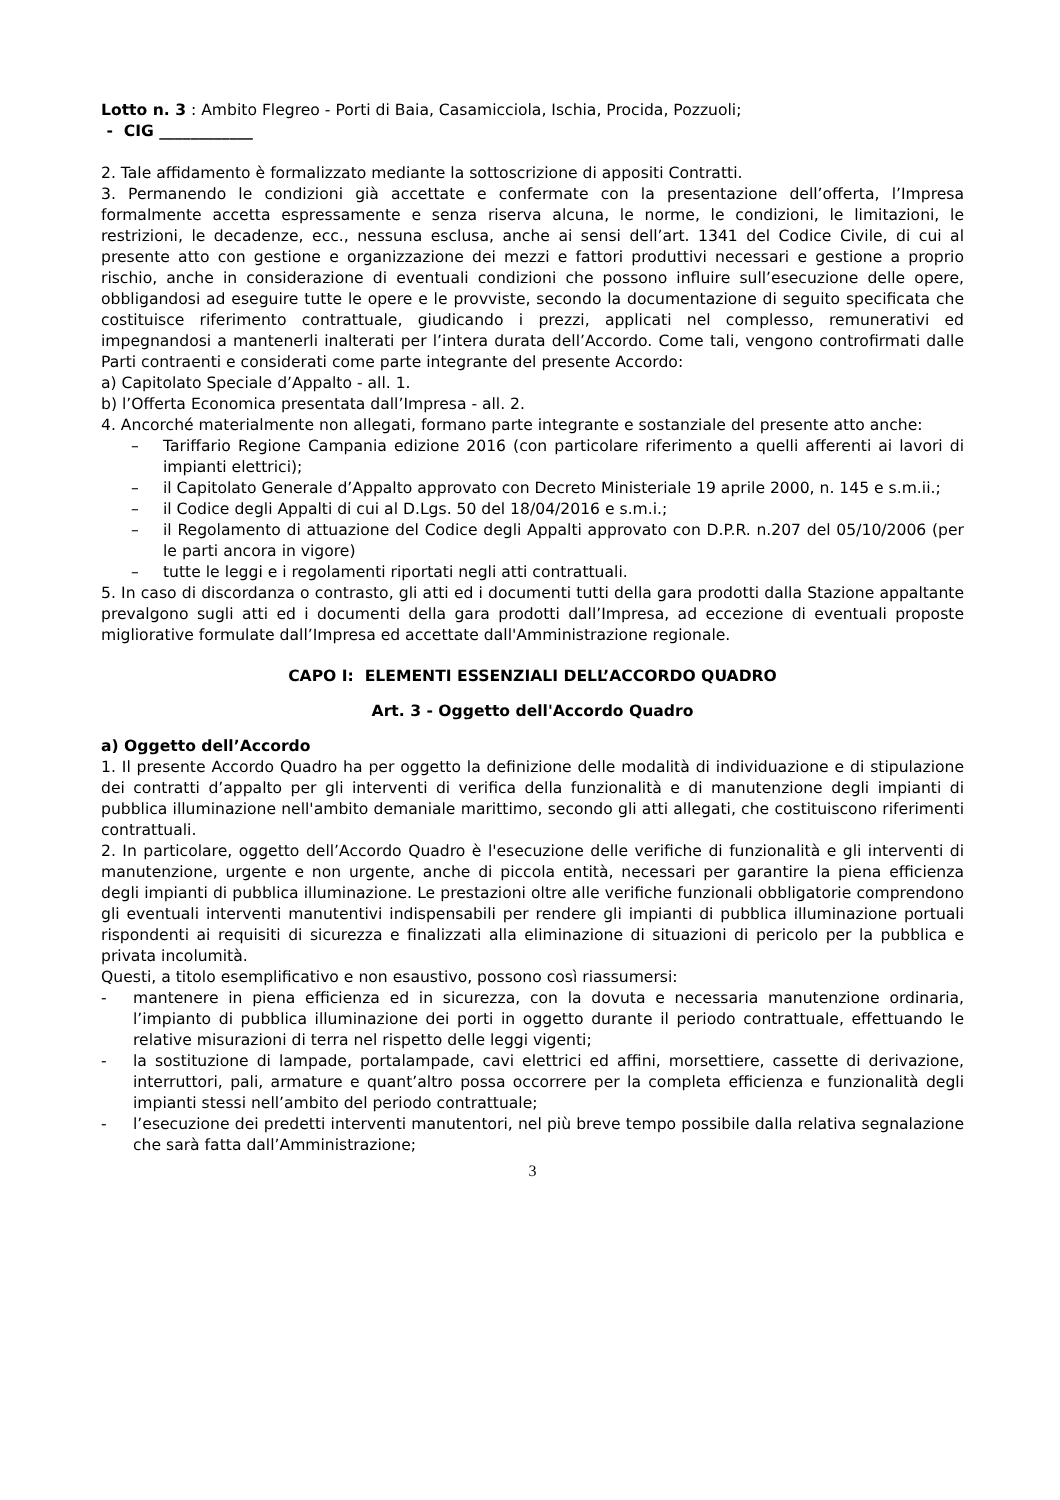Lotto n. 3 : Ambito Flegreo - Porti di Baia, Casamicciola, Ischia, Procida, Pozzuoli;
- CIG ____________
2. Tale affidamento è formalizzato mediante la sottoscrizione di appositi Contratti.
3. Permanendo le condizioni già accettate e confermate con la presentazione dell’offerta, l’Impresa formalmente accetta espressamente e senza riserva alcuna, le norme, le condizioni, le limitazioni, le restrizioni, le decadenze, ecc., nessuna esclusa, anche ai sensi dell’art. 1341 del Codice Civile, di cui al presente atto con gestione e organizzazione dei mezzi e fattori produttivi necessari e gestione a proprio rischio, anche in considerazione di eventuali condizioni che possono influire sull’esecuzione delle opere, obbligandosi ad eseguire tutte le opere e le provviste, secondo la documentazione di seguito specificata che costituisce riferimento contrattuale, giudicando i prezzi, applicati nel complesso, remunerativi ed impegnandosi a mantenerli inalterati per l’intera durata dell’Accordo. Come tali, vengono controfirmati dalle Parti contraenti e considerati come parte integrante del presente Accordo:
a) Capitolato Speciale d’Appalto - all. 1.
b) l’Offerta Economica presentata dall’Impresa - all. 2.
4. Ancorché materialmente non allegati, formano parte integrante e sostanziale del presente atto anche:
– Tariffario Regione Campania edizione 2016 (con particolare riferimento a quelli afferenti ai lavori di impianti elettrici);
– il Capitolato Generale d’Appalto approvato con Decreto Ministeriale 19 aprile 2000, n. 145 e s.m.ii.;
– il Codice degli Appalti di cui al D.Lgs. 50 del 18/04/2016 e s.m.i.;
– il Regolamento di attuazione del Codice degli Appalti approvato con D.P.R. n.207 del 05/10/2006 (per le parti ancora in vigore)
– tutte le leggi e i regolamenti riportati negli atti contrattuali.
5. In caso di discordanza o contrasto, gli atti ed i documenti tutti della gara prodotti dalla Stazione appaltante prevalgono sugli atti ed i documenti della gara prodotti dall’Impresa, ad eccezione di eventuali proposte migliorative formulate dall’Impresa ed accettate dall'Amministrazione regionale.
CAPO I: ELEMENTI ESSENZIALI DELL’ACCORDO QUADRO
Art. 3 - Oggetto dell'Accordo Quadro
a) Oggetto dell’Accordo
1. Il presente Accordo Quadro ha per oggetto la definizione delle modalità di individuazione e di stipulazione dei contratti d’appalto per gli interventi di verifica della funzionalità e di manutenzione degli impianti di pubblica illuminazione nell'ambito demaniale marittimo, secondo gli atti allegati, che costituiscono riferimenti contrattuali.
2. In particolare, oggetto dell’Accordo Quadro è l'esecuzione delle verifiche di funzionalità e gli interventi di manutenzione, urgente e non urgente, anche di piccola entità, necessari per garantire la piena efficienza degli impianti di pubblica illuminazione. Le prestazioni oltre alle verifiche funzionali obbligatorie comprendono gli eventuali interventi manutentivi indispensabili per rendere gli impianti di pubblica illuminazione portuali rispondenti ai requisiti di sicurezza e finalizzati alla eliminazione di situazioni di pericolo per la pubblica e privata incolumità.
Questi, a titolo esemplificativo e non esaustivo, possono così riassumersi:
- mantenere in piena efficienza ed in sicurezza, con la dovuta e necessaria manutenzione ordinaria, l’impianto di pubblica illuminazione dei porti in oggetto durante il periodo contrattuale, effettuando le relative misurazioni di terra nel rispetto delle leggi vigenti;
- la sostituzione di lampade, portalampade, cavi elettrici ed affini, morsettiere, cassette di derivazione, interruttori, pali, armature e quant’altro possa occorrere per la completa efficienza e funzionalità degli impianti stessi nell’ambito del periodo contrattuale;
- l’esecuzione dei predetti interventi manutentori, nel più breve tempo possibile dalla relativa segnalazione che sarà fatta dall’Amministrazione;
3